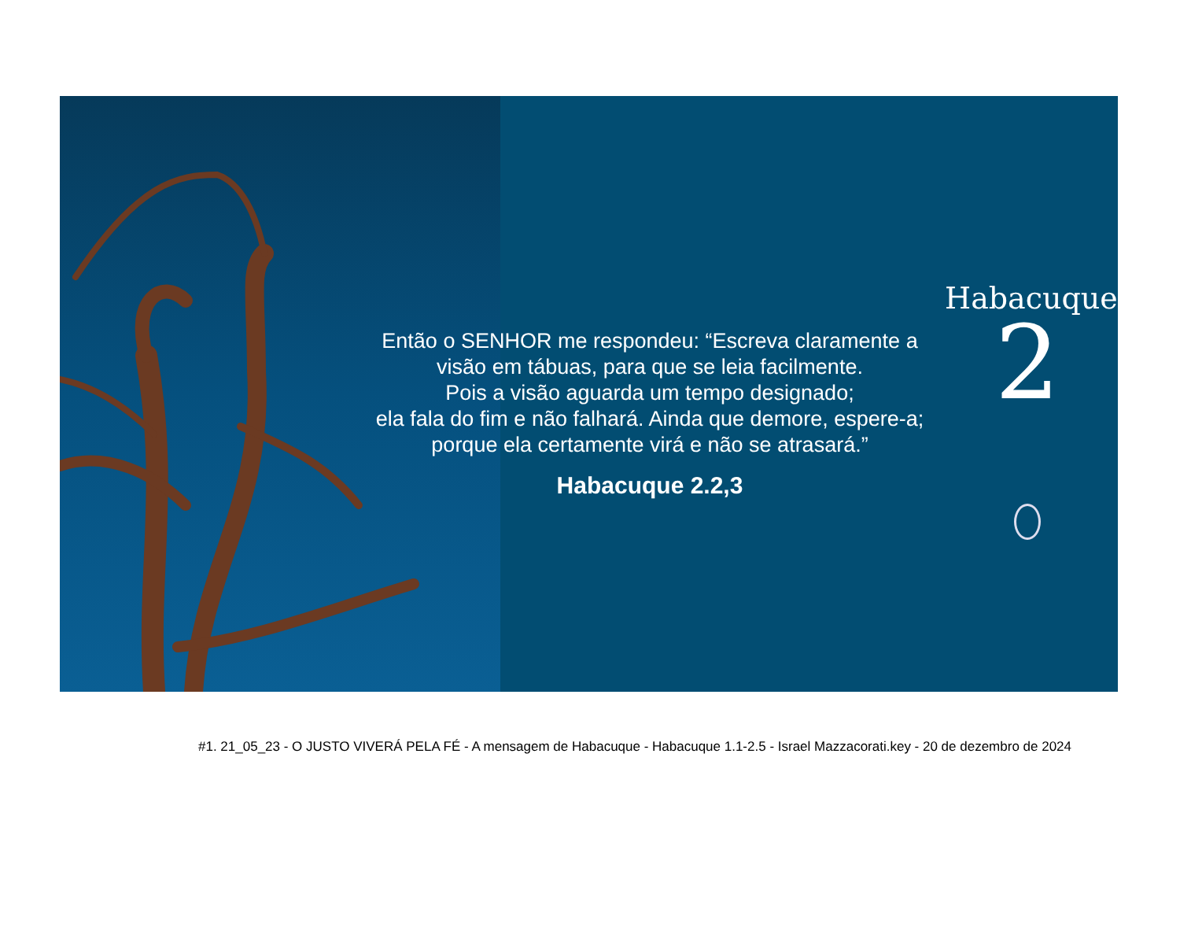Então o SENHOR me respondeu: “Escreva claramente a
visão em tábuas, para que se leia facilmente.
Pois a visão aguarda um tempo designado;
ela fala do fim e não falhará. Ainda que demore, espere-a;
porque ela certamente virá e não se atrasará.”
Habacuque 2.2,3
Habacuque
2
#1. 21_05_23 - O JUSTO VIVERÁ PELA FÉ - A mensagem de Habacuque - Habacuque 1.1-2.5 - Israel Mazzacorati.key - 20 de dezembro de 2024